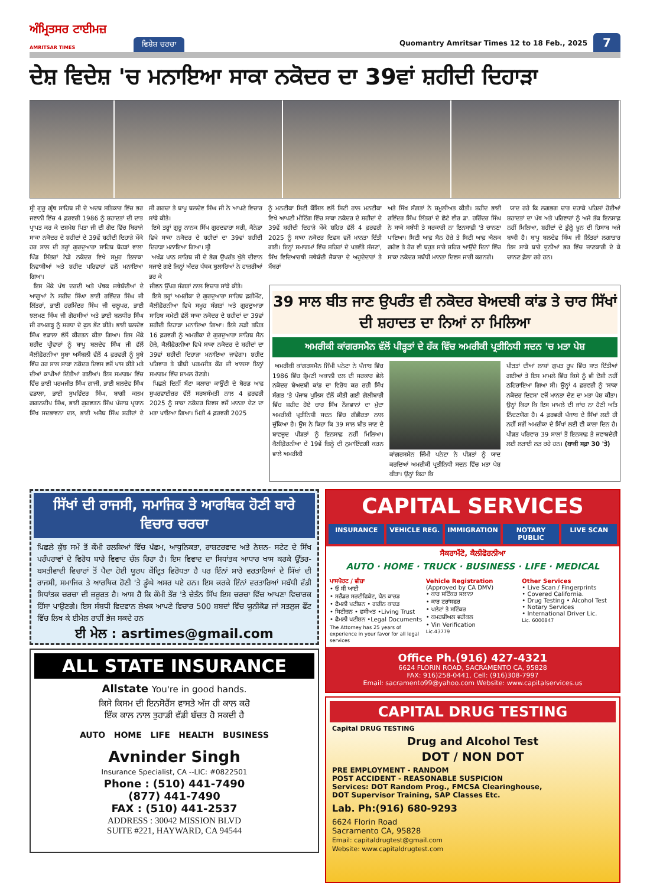ਅੰਮ੍ਰਿਤਸਰ ਟਾਈਮਜ਼ AMRITSAR TIMES
ਵਿਸ਼ੇਸ਼ ਚਰਚਾ
Quomantry Amritsar Times 12 to 18 Feb., 2025
7
ਦੇਸ਼ ਵਿਦੇਸ਼ 'ਚ ਮਨਾਇਆ ਸਾਕਾ ਨਕੋਦਰ ਦਾ 39ਵਾਂ ਸ਼ਹੀਦੀ ਦਿਹਾੜਾ
ਸ੍ਰੀ ਗੁਰੂ ਗ੍ਰੰਥ ਸਾਹਿਬ ਜੀ ਦੇ ਅਦਬ ਸਤਿਕਾਰ ਵਿੱਚ ਭਰ ਜਵਾਨੀ ਵਿੱਚ 4 ਫ਼ਰਵਰੀ 1986 ਨੂੰ ਸ਼ਹਾਦਤਾਂ ਦੀ ਦਾਤ ਪ੍ਰਾਪਤ ਕਰ ਕੇ ਦਸ਼ਮੇਸ਼ ਪਿਤਾ ਜੀ ਦੀ ਗੋਦ ਵਿੱਚ ਬਿਰਾਜੇ ਸਾਕਾ ਨਕੋਦਰ ਦੇ ਸ਼ਹੀਦਾਂ ਦੇ 39ਵੇਂ ਸ਼ਹੀਦੀ ਦਿਹਾੜੇ ਮੌਕੇ ਹਰ ਸਾਲ ਦੀ ਤਰ੍ਹਾਂ ਗੁਰਦੁਆਰਾ ਸਾਹਿਬ ਬੋਹੜਾਂ ਵਾਲਾ ਪਿੰਡ ਲਿੱਤਰਾਂ ਨੇੜੇ ਨਕੋਦਰ ਵਿਖੇ ਸਮੂਹ ਇਲਾਕਾ ਨਿਵਾਸੀਆਂ ਅਤੇ ਸ਼ਹੀਦ ਪਰਿਵਾਰਾਂ ਵਲੋਂ ਮਨਾਇਆ ਗਿਆ।
ਜੀ ਗਰਚਾ ਤੇ ਬਾਪੂ ਬਲਦੇਵ ਸਿੰਘ ਜੀ ਨੇ ਆਪਣੇ ਵਿਚਾਰ ਸਾਂਝੇ ਕੀਤੇ।
ਇਸੇ ਤਰ੍ਹਾਂ ਗੁਰੂ ਨਾਨਕ ਸਿੱਖ ਗੁਰਦਵਾਰਾ ਸਰੀ, ਕੈਨੇਡਾ ਵਿਖੇ ਸਾਕਾ ਨਕੋਦਰ ਦੇ ਸ਼ਹੀਦਾਂ ਦਾ 39ਵਾਂ ਸ਼ਹੀਦੀ ਦਿਹਾੜਾ ਮਨਾਇਆ ਗਿਆ। ਸ੍ਰੀ
ਅਖੰਡ ਪਾਠ ਸਾਹਿਬ ਜੀ ਦੇ ਭੋਗ ਉਪਰੰਤ ਖੁੱਲੇ ਦੀਵਾਨ ਸਜਾਏ ਗਏ ਜਿਨ੍ਹਾਂ ਅੰਦਰ ਪੰਥਕ ਬੁਲਾਰਿਆਂ ਨੇ ਹਾਜ਼ਰੀਆਂ ਭਰ ਕੇ
ਨੂੰ ਮਨਟੀਕਾ ਸਿਟੀ ਕੌਂਸਿਲ ਵਲੋਂ ਸਿਟੀ ਹਾਲ ਮਨਟੀਕਾ ਵਿਖੇ ਆਪਣੀ ਮੀਟਿੰਗ ਵਿੱਚ ਸਾਕਾ ਨਕੋਦਰ ਦੇ ਸ਼ਹੀਦਾਂ ਦੇ 39ਵੇਂ ਸ਼ਹੀਦੀ ਦਿਹਾੜੇ ਮੌਕੇ ਸ਼ਹਿਰ ਵੱਲੋਂ 4 ਫ਼ਰਵਰੀ 2025 ਨੂੰ ਸਾਕਾ ਨਕੋਦਰ ਦਿਵਸ ਵਜੋਂ ਮਾਨਤਾ ਦਿੱਤੀ ਗਈ। ਇਨ੍ਹਾਂ ਸਮਾਗਮਾਂ ਵਿੱਚ ਸ਼ਹਿਰਾਂ ਦੇ ਪਤਵੰਤੇ ਸੱਜਣਾਂ, ਸਿੱਖ ਵਿਦਿਆਰਥੀ ਜਥੇਬੰਦੀ ਜੈਕਾਰਾ ਦੇ ਅਹੁਦੇਦਾਰਾਂ ਤੇ ਮੈਂਬਰਾਂ
ਅਤੇ ਸਿੱਖ ਸੰਗਤਾਂ ਨੇ ਸ਼ਮੂਲੀਅਤ ਕੀਤੀ। ਸ਼ਹੀਦ ਭਾਈ ਰਵਿੰਦਰ ਸਿੰਘ ਲਿੱਤਰਾਂ ਦੇ ਛੋਟੇ ਵੀਰ ਡਾ. ਹਰਿੰਦਰ ਸਿੰਘ ਨੇ ਸਾਕੇ ਸਬੰਧੀ ਤੇ ਸਰਕਾਰੀ ਨਾ ਇਨਸਾਫ਼ੀ 'ਤੇ ਚਾਨਣਾ ਪਾਇਆ। ਸਿਟੀ ਆਫ਼ ਸੈਨ ਹੋਜ਼ੇ ਤੇ ਸਿਟੀ ਆਫ਼ ਐਲਕ ਗਰੋਵ ਤੇ ਹੋਰ ਵੀ ਬਹੁਤ ਸਾਰੇ ਸ਼ਹਿਰ ਆਉਂਦੇ ਦਿਨਾਂ ਵਿੱਚ ਸਾਕਾ ਨਕੋਦਰ ਸਬੰਧੀ ਮਾਨਤਾ ਦਿਵਸ ਜਾਰੀ ਕਰਨਗੇ।
ਯਾਦ ਰਹੇ ਕਿ ਲਗਭਗ ਚਾਰ ਦਹਾਕੇ ਪਹਿਲਾਂ ਹੋਈਆਂ ਸ਼ਹਾਦਤਾਂ ਦਾ ਪੰਥ ਅਤੇ ਪਰਿਵਾਰਾਂ ਨੂੰ ਅਜੇ ਤੱਕ ਇਨਸਾਫ਼ ਨਹੀਂ ਮਿਲਿਆ, ਸ਼ਹੀਦਾਂ ਦੇ ਡੁੱਲ੍ਹੇ ਖ਼ੂਨ ਦੀ ਹਿਸਾਬ ਅਜੇ ਬਾਕੀ ਹੈ। ਬਾਪੂ ਬਲਦੇਵ ਸਿੰਘ ਜੀ ਲਿੱਤਰਾਂ ਲਗਾਤਾਰ ਇਸ ਸਾਕੇ ਬਾਰੇ ਦੁਨੀਆਂ ਭਰ ਵਿੱਚ ਜਾਣਕਾਰੀ ਦੇ ਕੇ ਚਾਨਣ ਫ਼ੈਲਾ ਰਹੇ ਹਨ।
ਇਸ ਮੌਕੇ ਪੰਥ ਦਰਦੀ ਅਤੇ ਪੰਥਕ ਜਥੇਬੰਦੀਆਂ ਦੇ ਆਗੂਆਂ ਨੇ ਸ਼ਹੀਦ ਸਿੰਘਾ ਭਾਈ ਰਵਿੰਦਰ ਸਿੰਘ ਜੀ ਲਿੱਤਰਾਂ, ਭਾਈ ਹਰਮਿੰਦਰ ਸਿੰਘ ਜੀ ਚਲੂਪਰ, ਭਾਈ ਝਲਮਣ ਸਿੰਘ ਜੀ ਗੋਰਸੀਆਂ ਅਤੇ ਭਾਈ ਬਲਧੀਰ ਸਿੰਘ ਜੀ ਰਾਮਗੜ੍ਹ ਨੂੰ ਸ਼ਰਧਾ ਦੇ ਫੁਲ ਭੇਂਟ ਕੀਤੇ। ਭਾਈ ਬਲਦੇਵ ਸਿੰਘ ਵਡਾਲਾ ਵੱਲੋਂ ਕੀਰਤਨ ਕੀਤਾ ਗਿਆ। ਇਸ ਮੌਕੇ ਸ਼ਹੀਦ ਪ੍ਰੀਵਾਰਾਂ ਨੂੰ ਬਾਪੂ ਬਲਦੇਵ ਸਿੰਘ ਜੀ ਵੱਲੋਂ ਕੈਲੀਫ਼ੋਰਨੀਆ ਸੂਬਾ ਅਸੈਂਬਲੀ ਵੱਲੋਂ 4 ਫ਼ਰਵਰੀ ਨੂੰ ਸੂਬੇ ਵਿੱਚ ਹਰ ਸਾਲ ਸਾਕਾ ਨਕੋਦਰ ਦਿਵਸ ਵਜੋਂ ਪਾਸ ਕੀਤੇ ਮਤੇ ਦੀਆਂ ਕਾਪੀਆਂ ਦਿੱਤੀਆਂ ਗਈਆਂ। ਇਸ ਸਮਾਗਮ ਵਿੱਚ ਵਿੱਚ ਭਾਈ ਪਰਮਜੀਤ ਸਿੰਘ ਗਾਜੀ, ਭਾਈ ਬਲਦੇਵ ਸਿੰਘ ਵਡਾਲਾ, ਭਾਈ ਸੁਖਵਿੰਦਰ ਸਿੰਘ, ਬਾਗੀ ਕਲਮ ਗਗਨਦੀਪ ਸਿੰਘ, ਭਾਈ ਗੁਰਵਤਨ ਸਿੰਘ ਪੰਜਾਬ ਪ੍ਰਧਾਨ ਸਿੱਖ ਸਦਭਾਵਨਾ ਦਲ, ਭਾਈ ਅਜੈਬ ਸਿੰਘ ਸ਼ਹੀਦਾਂ ਦੇ ਜੀਵਨ ਉੱਪਰ ਸੰਗਤਾਂ ਨਾਲ ਵਿਚਾਰ ਸਾਂਝੇ ਕੀਤੇ।
ਇਸੇ ਤਰ੍ਹਾਂ ਅਮਰੀਕਾ ਦੇ ਗੁਰਦੁਆਰਾ ਸਾਹਿਬ ਫ਼ਰੀਮੌਂਟ, ਕੈਲੀਫ਼ੋਰਨੀਆ ਵਿਖੇ ਸਮੂਹ ਸੰਗਤਾਂ ਅਤੇ ਗੁਰਦੁਆਰਾ ਸਾਹਿਬ ਕਮੇਟੀ ਵੱਲੋਂ ਸਾਕਾ ਨਕੋਦਰ ਦੇ ਸ਼ਹੀਦਾਂ ਦਾ 39ਵਾਂ ਸ਼ਹੀਦੀ ਦਿਹਾੜਾ ਮਨਾਇਆ ਗਿਆ। ਇਸੇ ਲੜੀ ਤਹਿਤ 16 ਫ਼ਰਵਰੀ ਨੂੰ ਅਮਰੀਕਾ ਦੇ ਗੁਰਦੁਆਰਾ ਸਾਹਿਬ ਸੈਨ ਹੋਜ਼ੇ, ਕੈਲੀਫ਼ੋਰਨੀਆ ਵਿਖੇ ਸਾਕਾ ਨਕੋਦਰ ਦੇ ਸ਼ਹੀਦਾਂ ਦਾ 39ਵਾਂ ਸ਼ਹੀਦੀ ਦਿਹਾੜਾ ਮਨਾਇਆ ਜਾਵੇਗਾ। ਸ਼ਹੀਦ ਪਰਿਵਾਰ ਤੇ ਬੀਬੀ ਪਰਮਜੀਤ ਕੌਰ ਜੀ ਖਾਲਸਾ ਇਨ੍ਹਾਂ ਸਮਾਗਮ ਵਿੱਚ ਸ਼ਾਮਲ ਹੋਣਗੇ।
ਪਿਛਲੇ ਦਿਨੀਂ ਸੈਂਟਾ ਕਲਾਰਾ ਕਾਉਂਟੀ ਦੇ ਬੋਰਡ ਆਫ਼ ਸੁਪਰਵਾਈਜ਼ਰ ਵੱਲੋਂ ਸਰਬਸੰਮਤੀ ਨਾਲ 4 ਫ਼ਰਵਰੀ 2025 ਨੂੰ ਸਾਕਾ ਨਕੋਦਰ ਦਿਵਸ ਵਜੋਂ ਮਾਨਤਾ ਦੇਣ ਦਾ ਮਤਾ ਪਾਇਆ ਗਿਆ। ਮਿਤੀ 4 ਫ਼ਰਵਰੀ 2025
39 ਸਾਲ ਬੀਤ ਜਾਣ ਉਪਰੰਤ ਵੀ ਨਕੋਦਰ ਬੇਅਦਬੀ ਕਾਂਡ ਤੇ ਚਾਰ ਸਿੱਖਾਂ ਦੀ ਸ਼ਹਾਦਤ ਦਾ ਨਿਆਂ ਨਾ ਮਿਲਿਆ
ਅਮਰੀਕੀ ਕਾਂਗਰਸਮੈਨ ਵੱਲੋਂ ਪੀੜ੍ਹਤਾਂ ਦੇ ਹੱਕ ਵਿੱਚ ਅਮਰੀਕੀ ਪ੍ਰਤੀਨਿਧੀ ਸਦਨ 'ਚ ਮਤਾ ਪੇਸ਼
ਅਮਰੀਕੀ ਕਾਂਗਰਸਮੈਨ ਜਿੰਮੀ ਪਨੇਟਾ ਨੇ ਪੰਜਾਬ ਵਿੱਚ 1986 ਵਿੱਚ ਸ਼੍ਰੋਮਣੀ ਅਕਾਲੀ ਦਲ ਦੀ ਸਰਕਾਰ ਵੇਲੇ ਨਕੋਦਰ ਬੇਅਦਬੀ ਕਾਂਡ ਦਾ ਵਿਰੋਧ ਕਰ ਰਹੀ ਸਿੱਖ ਸੰਗਤ 'ਤੇ ਪੰਜਾਬ ਪੁਲਿਸ ਵੱਲੋਂ ਕੀਤੀ ਗਈ ਗੋਲੀਬਾਰੀ ਵਿੱਚ ਸ਼ਹੀਦ ਹੋਏ ਚਾਰ ਸਿੱਖ ਨੌਜਵਾਨਾਂ ਦਾ ਮੁੱਦਾ ਅਮਰੀਕੀ ਪ੍ਰਤੀਨਿਧੀ ਸਦਨ ਵਿੱਚ ਗੰਭੀਰਤਾ ਨਾਲ ਚੁੱਕਿਆ ਹੈ। ਉਸ ਨੇ ਕਿਹਾ ਕਿ 39 ਸਾਲ ਬੀਤ ਜਾਣ ਦੇ ਬਾਵਜੂਦ ਪੀੜਤਾਂ ਨੂੰ ਇਨਸਾਫ਼ ਨਹੀਂ ਮਿਲਿਆ। ਕੈਲੀਫ਼ੋਰਨੀਆ ਦੇ 19ਵੇਂ ਜ਼ਿਲ੍ਹੇ ਦੀ ਨੁਮਾਇੰਦਗੀ ਕਰਨ ਵਾਲੇ ਅਮਰੀਕੀ
ਕਾਂਗਰਸਮੈਨ ਜਿੰਮੀ ਪਨੇਟਾ ਨੇ ਪੀੜਤਾਂ ਨੂੰ ਯਾਦ ਕਰਦਿਆਂ ਅਮਰੀਕੀ ਪ੍ਰਤੀਨਿਧੀ ਸਦਨ ਵਿੱਚ ਮਤਾ ਪੇਸ਼ ਕੀਤਾ। ਉਨ੍ਹਾਂ ਕਿਹਾ ਕਿ
ਪੀੜਤਾਂ ਦੀਆਂ ਲਾਸ਼ਾਂ ਗੁਪਤ ਰੂਪ ਵਿੱਚ ਸਾੜ ਦਿੱਤੀਆਂ ਗਈਆਂ ਤੇ ਇਸ ਮਾਮਲੇ ਵਿੱਚ ਕਿਸੇ ਨੂੰ ਵੀ ਦੋਸ਼ੀ ਨਹੀਂ ਠਹਿਰਾਇਆ ਗਿਆ ਸੀ। ਉਨ੍ਹਾਂ 4 ਫ਼ਰਵਰੀ ਨੂੰ 'ਸਾਕਾ ਨਕੋਦਰ ਦਿਵਸ' ਵਜੋਂ ਮਾਨਤਾ ਦੇਣ ਦਾ ਮਤਾ ਪੇਸ਼ ਕੀਤਾ। ਉਨ੍ਹਾਂ ਕਿਹਾ ਕਿ ਇਸ ਮਾਮਲੇ ਦੀ ਜਾਂਚ ਨਾ ਹੋਣੀ ਅਤਿ ਨਿੰਦਣਯੋਗ ਹੈ। 4 ਫ਼ਰਵਰੀ ਪੰਜਾਬ ਦੇ ਸਿੱਖਾਂ ਲਈ ਹੀ ਨਹੀਂ ਸਗੋਂ ਅਮਰੀਕਾ ਦੇ ਸਿੱਖਾਂ ਲਈ ਵੀ ਕਾਲਾ ਦਿਨ ਹੈ। ਪੀੜਤ ਪਰਿਵਾਰ 39 ਸਾਲਾਂ ਤੋਂ ਇਨਸਾਫ਼ ਤੇ ਜਵਾਬਦੇਹੀ ਲਈ ਲੜਾਈ ਲੜ ਰਹੇ ਹਨ। (ਬਾਕੀ ਸਫ਼ਾ 30 'ਤੇ)
ਸਿੱਖਾਂ ਦੀ ਰਾਜਸੀ, ਸਮਾਜਿਕ ਤੇ ਆਰਥਿਕ ਹੋਣੀ ਬਾਰੇ ਵਿਚਾਰ ਚਰਚਾ
ਪਿਛਲੇ ਕੁੱਝ ਸਮੇਂ ਤੋਂ ਕੌਮੀ ਹਲਕਿਆਂ ਵਿੱਚ ਪੱਛਮ, ਆਧੁਨਿਕਤਾ, ਰਾਸ਼ਟਰਵਾਦ ਅਤੇ ਨੇਸ਼ਨ- ਸਟੇਟ ਦੇ ਸਿੱਖ ਪਰੰਪਰਾਵਾਂ ਦੇ ਵਿਰੋਧ ਬਾਰੇ ਵਿਵਾਦ ਚੱਲ ਰਿਹਾ ਹੈ। ਇਸ ਵਿਵਾਦ ਦਾ ਸਿਧਾਂਤਕ ਆਧਾਰ ਖਾਸ ਕਰਕੇ ਉੱਤਰ- ਬਸਤੀਵਾਦੀ ਵਿਚਾਰਾਂ ਤੋਂ ਪੈਦਾ ਹੋਈ ਯੂਰਪ ਕੇਂਦ੍ਰਿਤ ਵਿਰੋਧਤਾ ਹੈ ਪਰ ਇੰਨਾਂ ਸਾਰੇ ਵਰਤਾਰਿਆਂ ਦੇ ਸਿੱਖਾਂ ਦੀ ਰਾਜਸੀ, ਸਮਾਜਿਕ ਤੇ ਆਰਥਿਕ ਹੋਣੀ 'ਤੇ ਡੂੰਘੇ ਅਸਰ ਪਏ ਹਨ। ਇਸ ਕਰਕੇ ਇੰਨਾਂ ਵਰਤਾਰਿਆਂ ਸਬੰਧੀ ਵੱਡੀ ਸਿਧਾਂਤਕ ਚਰਚਾ ਦੀ ਜ਼ਰੂਰਤ ਹੈ। ਆਸ ਹੈ ਕਿ ਕੌਮੀ ਤੌਰ 'ਤੇ ਚੇਤੰਨ ਸਿੱਖ ਇਸ ਚਰਚਾ ਵਿੱਚ ਆਪਣਾ ਵਿਚਾਰਕ ਹਿੱਸਾ ਪਾਉਣਗੇ। ਇਸ ਸੰਬਧੀ ਵਿਦਵਾਨ ਲੇਖਕ ਆਪਣੇ ਵਿਚਾਰ 500 ਸ਼ਬਦਾਂ ਵਿੱਚ ਯੂਨੀਕੋਡ ਜਾਂ ਸਤਲੁਜ ਫੌਂਟ ਵਿੱਚ ਲਿਖ ਕੇ ਈਮੇਲ ਰਾਹੀਂ ਭੇਜ ਸਕਦੇ ਹਨ
ਈ ਮੇਲ : asrtimes@gmail.com
ALL STATE INSURANCE
Allstate You're in good hands.
ਕਿਸੇ ਕਿਸਮ ਦੀ ਇਨਸੋਰੈਂਸ ਵਾਸਤੇ ਅੱਜ ਹੀ ਕਾਲ ਕਰੋ
ਇੱਕ ਕਾਲ ਨਾਲ ਤੁਹਾਡੀ ਵੱਡੀ ਬੱਚਤ ਹੋ ਸਕਦੀ ਹੈ
AUTO HOME LIFE HEALTH BUSINESS
Avninder Singh
Insurance Specialist, CA --LIC: #0822501
Phone : (510) 441-7490
(877) 441-7490
FAX : (510) 441-2537
ADDRESS : 30042 MISSION BLVD
SUITE #221, HAYWARD, CA 94544
CAPITAL SERVICES
INSURANCE VEHICLE REG. IMMIGRATION NOTARY PUBLIC LIVE SCAN
ਸੈਕਰਾਮੈਂਟੋ, ਕੈਲੀਫੋਰਨੀਆ
AUTO · HOME · TRUCK · BUSINESS · LIFE · MEDICAL
ਪਾਸਪੋਰਟ / ਵੀਜ਼ਾ
• ਓ ਸੀ ਆਈ
• ਸਰੈਂਡਰ ਸਰਟੀਫਿਕੇਟ, ਪੈਨ ਕਾਰਡ
• ਫੈਮਲੀ ਪਟੀਸ਼ਨ • ਗਰੀਨ ਕਾਰਡ
• ਸਿਟੀਜ਼ਨ • ਵਸੀਅਤ •Living Trust
• ਫੈਮਲੀ ਪਟੀਸ਼ਨ •Legal Documents
The Attorney has 25 years of experience in your favor for all legal services
Vehicle Registration
(Approved by CA DMV)
• ਕਾਰ ਸਟਿੱਕਰ ਸਲਾਨਾ
• ਕਾਰ ਟਰਾਂਸਫਰ
• ਪਲੇਟਾਂ ਤੇ ਸਟਿੱਕਰ
• ਕਮਰਸ਼ੀਅਲ ਵਹੀਕਲ
• Vin Verification
Lic.43779
Other Services
• Live Scan / Fingerprints
• Covered California.
• Drug Testing • Alcohol Test
• Notary Services
• International Driver Lic.
Lic. 6000847
Office Ph.(916) 427-4321
6624 FLORIN ROAD, SACRAMENTO CA, 95828
FAX: 916)258-0441, Cell: (916)308-7997
Email: sacramento99@yahoo.com Website: www.capitalservices.us
CAPITAL DRUG TESTING
Capital DRUG TESTING
Drug and Alcohol Test
DOT / NON DOT
PRE EMPLOYMENT - RANDOM
POST ACCIDENT - REASONABLE SUSPICION
Services: DOT Random Prog., FMCSA Clearinghouse,
DOT Supervisor Training, SAP Classes Etc.
Lab. Ph:(916) 680-9293
6624 Florin Road
Sacramento CA, 95828
Email: capitaldrugtest@gmail.com
Website: www.capitaldrugtest.com